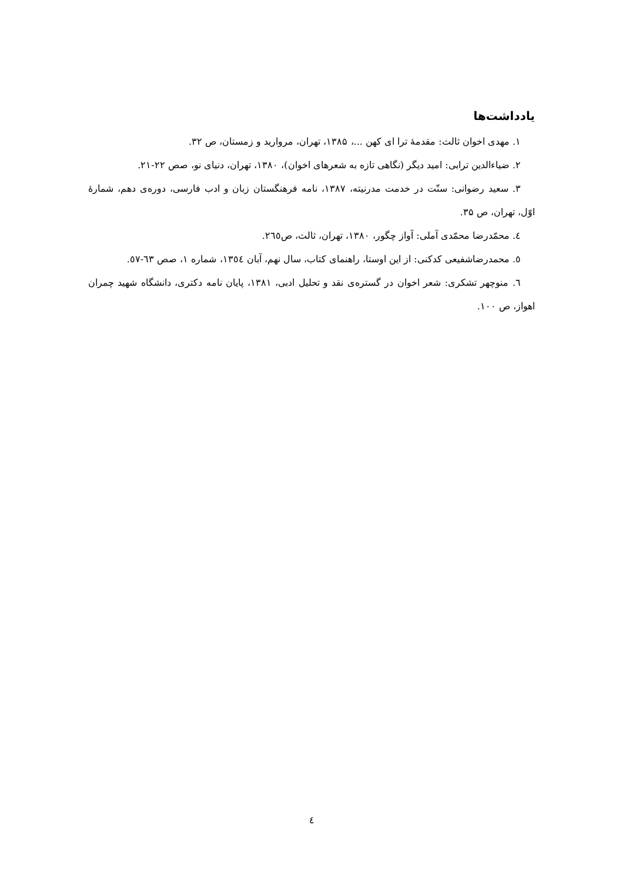یادداشت‌ها
۱. مهدی اخوان ثالث: مقدمهٔ ترا ای کهن ...، ۱۳۸۵، تهران، مروارید و زمستان، ص ۳۲.
۲. ضیاءالدین ترابی: امید دیگر (نگاهی تازه به شعرهای اخوان)، ۱۳۸۰، تهران، دنیای نو، صص ۲۲-۲۱.
۳. سعید رضوانی: سنّت در خدمت مدرنیته، ۱۳۸۷، نامه فرهنگستان زبان و ادب فارسی، دوره‌ی دهم، شمارهٔ اوّل، تهران، ص ۳۵.
٤. محمّدرضا محمّدی آملی: آواز چگور، ۱۳۸۰، تهران، ثالث، ص٢٦٥.
٥. محمدرضاشفیعی کدکنی: از این اوستا، راهنمای کتاب، سال نهم، آبان ١٣٥٤، شماره ۱، صص ٦٣-٥٧.
٦. منوچهر تشکری: شعر اخوان در گستره‌ی نقد و تحلیل ادبی، ۱۳۸۱، پایان نامه دکتری، دانشگاه شهید چمران اهواز، ص ۱۰۰.
٤